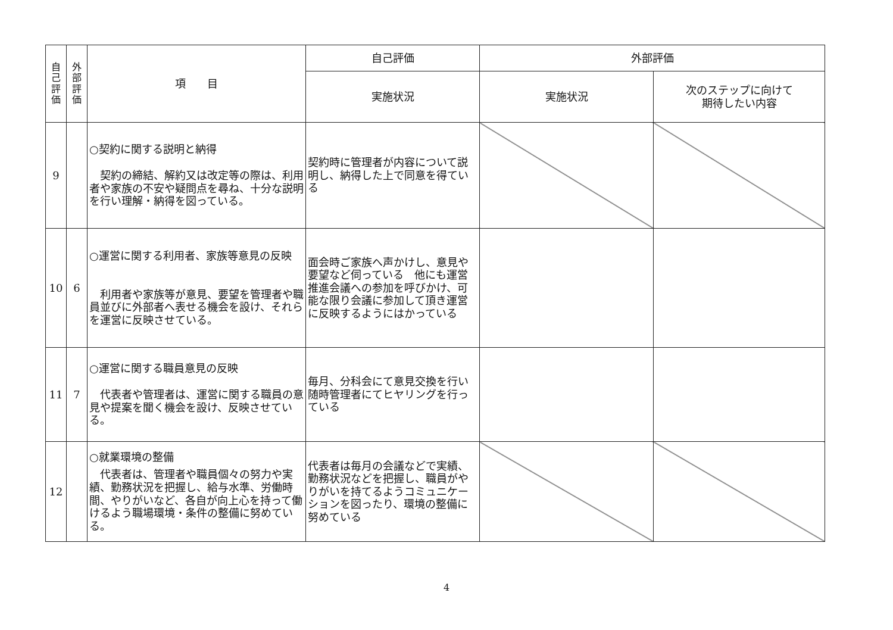| 自 己 評 価 | 外 部 評 価 | 項 目 | 自己評価 | 外部評価 | |
| --- | --- | --- | --- | --- | --- |
| | | | 実施状況 | 実施状況 | 次のステップに向けて 期待したい内容 |
| 9 | | ○契約に関する説明と納得 契約の締結、解約又は改定等の際は、利用者や家族の不安や疑問点を尋ね、十分な説明を行い理解・納得を図っている。 | 契約時に管理者が内容について説明し、納得した上で同意を得ている | | |
| 10 | 6 | ○運営に関する利用者、家族等意見の反映 利用者や家族等が意見、要望を管理者や職員並びに外部者へ表せる機会を設け、それらを運営に反映させている。 | 面会時ご家族へ声かけし、意見や要望など伺っている 他にも運営推進会議への参加を呼びかけ、可能な限り会議に参加して頂き運営に反映するようにはかっている | | |
| 11 | 7 | ○運営に関する職員意見の反映 代表者や管理者は、運営に関する職員の意見や提案を聞く機会を設け、反映させている。 | 毎月、分科会にて意見交換を行い随時管理者にてヒヤリングを行っている | | |
| 12 | | ○就業環境の整備 代表者は、管理者や職員個々の努力や実績、勤務状況を把握し、給与水準、労働時間、やりがいなど、各自が向上心を持って働けるよう職場環境・条件の整備に努めている。 | 代表者は毎月の会議などで実績、勤務状況などを把握し、職員がやりがいを持てるようコミュニケーションを図ったり、環境の整備に努めている | | |
4